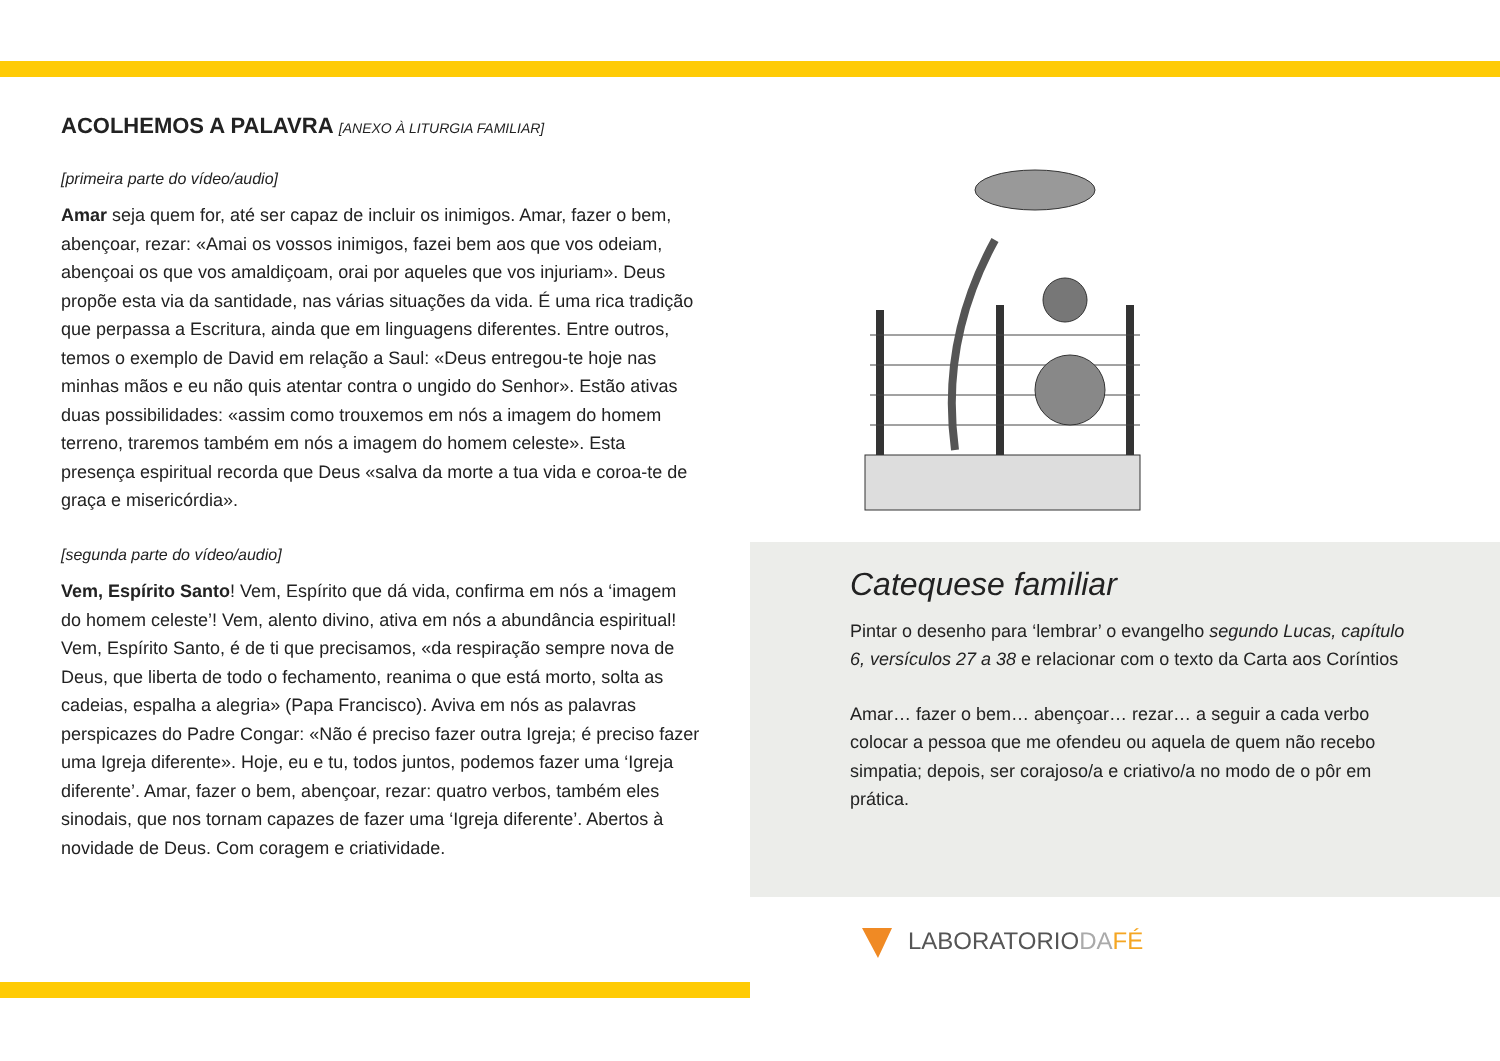ACOLHEMOS A PALAVRA [ANEXO À LITURGIA FAMILIAR]
[primeira parte do vídeo/audio]
Amar seja quem for, até ser capaz de incluir os inimigos. Amar, fazer o bem, abençoar, rezar: «Amai os vossos inimigos, fazei bem aos que vos odeiam, abençoai os que vos amaldiçoam, orai por aqueles que vos injuriam». Deus propõe esta via da santidade, nas várias situações da vida. É uma rica tradição que perpassa a Escritura, ainda que em linguagens diferentes. Entre outros, temos o exemplo de David em relação a Saul: «Deus entregou-te hoje nas minhas mãos e eu não quis atentar contra o ungido do Senhor». Estão ativas duas possibilidades: «assim como trouxemos em nós a imagem do homem terreno, traremos também em nós a imagem do homem celeste». Esta presença espiritual recorda que Deus «salva da morte a tua vida e coroa-te de graça e misericórdia».
[segunda parte do vídeo/audio]
Vem, Espírito Santo! Vem, Espírito que dá vida, confirma em nós a ‘imagem do homem celeste’! Vem, alento divino, ativa em nós a abundância espiritual! Vem, Espírito Santo, é de ti que precisamos, «da respiração sempre nova de Deus, que liberta de todo o fechamento, reanima o que está morto, solta as cadeias, espalha a alegria» (Papa Francisco). Aviva em nós as palavras perspicazes do Padre Congar: «Não é preciso fazer outra Igreja; é preciso fazer uma Igreja diferente». Hoje, eu e tu, todos juntos, podemos fazer uma ‘Igreja diferente’. Amar, fazer o bem, abençoar, rezar: quatro verbos, também eles sinodais, que nos tornam capazes de fazer uma ‘Igreja diferente’. Abertos à novidade de Deus. Com coragem e criatividade.
Catequese familiar
Pintar o desenho para ‘lembrar’ o evangelho segundo Lucas, capítulo 6, versículos 27 a 38 e relacionar com o texto da Carta aos Coríntios
Amar… fazer o bem… abençoar… rezar… a seguir a cada verbo colocar a pessoa que me ofendeu ou aquela de quem não recebo simpatia; depois, ser corajoso/a e criativo/a no modo de o pôr em prática.
LABORATORIODA FÉ